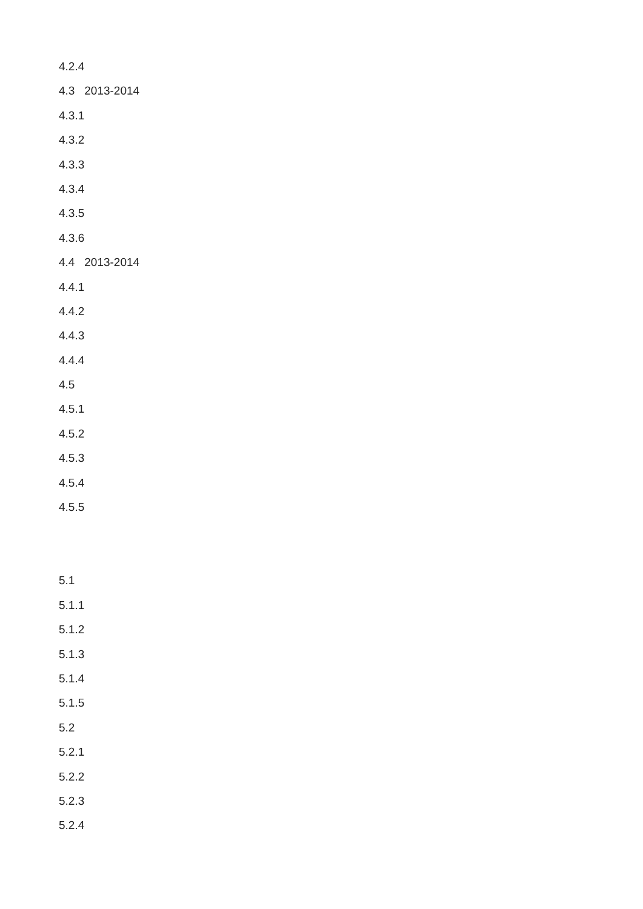4.2.4
4.3 2013-2014
4.3.1
4.3.2
4.3.3
4.3.4
4.3.5
4.3.6
4.4 2013-2014
4.4.1
4.4.2
4.4.3
4.4.4
4.5
4.5.1
4.5.2
4.5.3
4.5.4
4.5.5
5.1
5.1.1
5.1.2
5.1.3
5.1.4
5.1.5
5.2
5.2.1
5.2.2
5.2.3
5.2.4